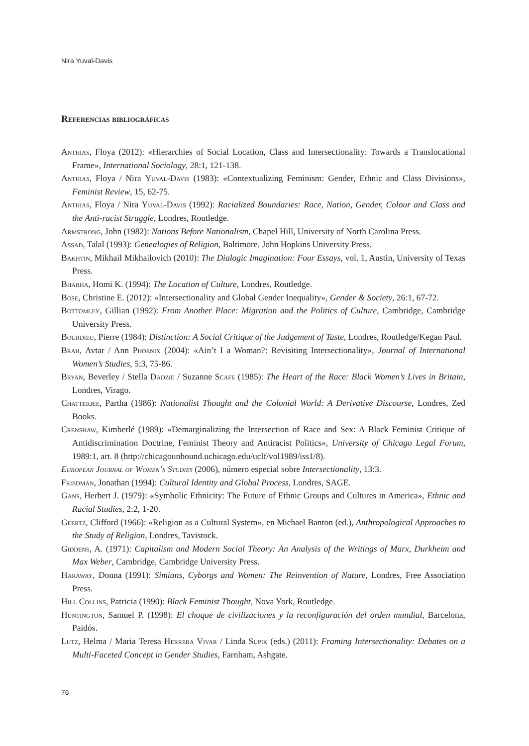Nira Yuval-Davis
Referencias bibliográficas
Anthias, Floya (2012): «Hierarchies of Social Location, Class and Intersectionality: Towards a Translocational Frame», International Sociology, 28:1, 121-138.
Anthias, Floya / Nira Yuval-Davis (1983): «Contextualizing Feminism: Gender, Ethnic and Class Divisions», Feminist Review, 15, 62-75.
Anthias, Floya / Nira Yuval-Davis (1992): Racialized Boundaries: Race, Nation, Gender, Colour and Class and the Anti-racist Struggle, Londres, Routledge.
Armstrong, John (1982): Nations Before Nationalism, Chapel Hill, University of North Carolina Press.
Assad, Talal (1993): Genealogies of Religion, Baltimore, John Hopkins University Press.
Bakhtin, Mikhail Mikhailovich (2010): The Dialogic Imagination: Four Essays, vol. 1, Austin, University of Texas Press.
Bhabha, Homi K. (1994): The Location of Culture, Londres, Routledge.
Bose, Christine E. (2012): «Intersectionality and Global Gender Inequality», Gender & Society, 26:1, 67-72.
Bottomley, Gillian (1992): From Another Place: Migration and the Politics of Culture, Cambridge, Cambridge University Press.
Bourdieu, Pierre (1984): Distinction: A Social Critique of the Judgement of Taste, Londres, Routledge/Kegan Paul.
Brah, Avtar / Ann Phoenix (2004): «Ain’t I a Woman?: Revisiting Intersectionality», Journal of International Women’s Studies, 5:3, 75-86.
Bryan, Beverley / Stella Dadzie / Suzanne Scafe (1985): The Heart of the Race: Black Women’s Lives in Britain, Londres, Virago.
Chatterjee, Partha (1986): Nationalist Thought and the Colonial World: A Derivative Discourse, Londres, Zed Books.
Crenshaw, Kimberlé (1989): «Demarginalizing the Intersection of Race and Sex: A Black Feminist Critique of Antidiscrimination Doctrine, Feminist Theory and Antiracist Politics», University of Chicago Legal Forum, 1989:1, art. 8 (http://chicagounbound.uchicago.edu/uclf/vol1989/iss1/8).
European Journal of Women’s Studies (2006), número especial sobre Intersectionality, 13:3.
Friedman, Jonathan (1994): Cultural Identity and Global Process, Londres, SAGE.
Gans, Herbert J. (1979): «Symbolic Ethnicity: The Future of Ethnic Groups and Cultures in America», Ethnic and Racial Studies, 2:2, 1-20.
Geertz, Clifford (1966): «Religion as a Cultural System», en Michael Banton (ed.), Anthropological Approaches to the Study of Religion, Londres, Tavistock.
Giddens, A. (1971): Capitalism and Modern Social Theory: An Analysis of the Writings of Marx, Durkheim and Max Weber, Cambridge, Cambridge University Press.
Haraway, Donna (1991): Simians, Cyborgs and Women: The Reinvention of Nature, Londres, Free Association Press.
Hill Collins, Patricia (1990): Black Feminist Thought, Nova York, Routledge.
Huntington, Samuel P. (1998): El choque de civilizaciones y la reconfiguración del orden mundial, Barcelona, Paidós.
Lutz, Helma / Maria Teresa Herrera Vivar / Linda Supik (eds.) (2011): Framing Intersectionality: Debates on a Multi-Faceted Concept in Gender Studies, Farnham, Ashgate.
76